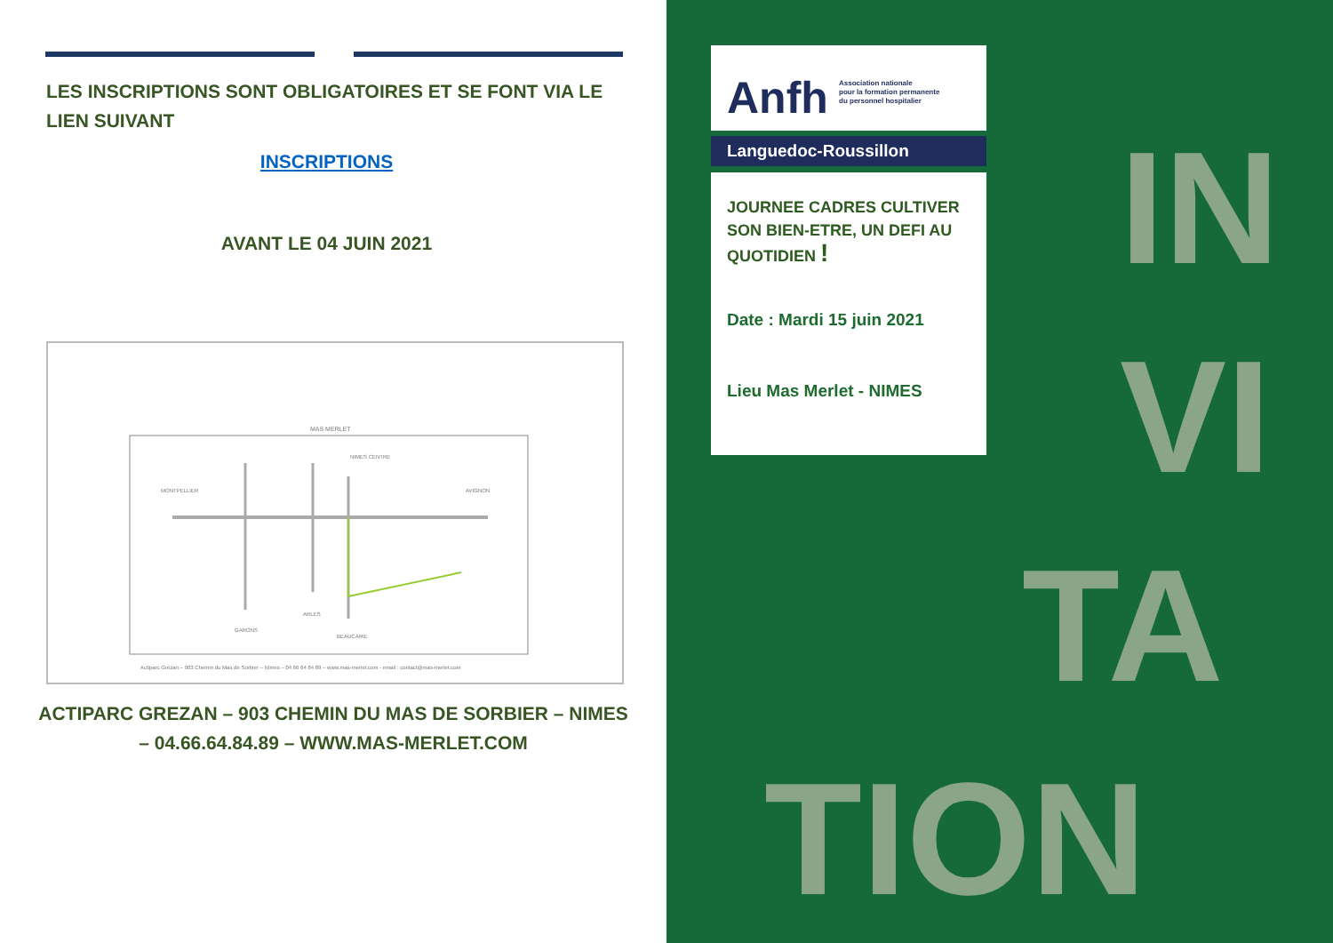LES INSCRIPTIONS SONT OBLIGATOIRES ET SE FONT VIA LE LIEN SUIVANT
INSCRIPTIONS
AVANT LE 04 JUIN 2021
MAS MERLET
NIMES CENTRE
MONTPELLIER
AVIGNON
GARONS
ARLES
BEAUCAIRE
Actiparc Grézan – 903 Chemin du Mas de Sorbier – Nîmes – 04 66 64 84 89 – www.mas-merlet.com - email : contact@mas-merlet.com
ACTIPARC GREZAN – 903 CHEMIN DU MAS DE SORBIER – NIMES – 04.66.64.84.89 – WWW.MAS-MERLET.COM
IN
VI
TA
TION
Anfh
Association nationale
pour la formation permanente
du personnel hospitalier
Languedoc-Roussillon
JOURNEE CADRES CULTIVER SON BIEN-ETRE, UN DEFI AU QUOTIDIEN !
Date : Mardi 15 juin 2021
Lieu Mas Merlet - NIMES